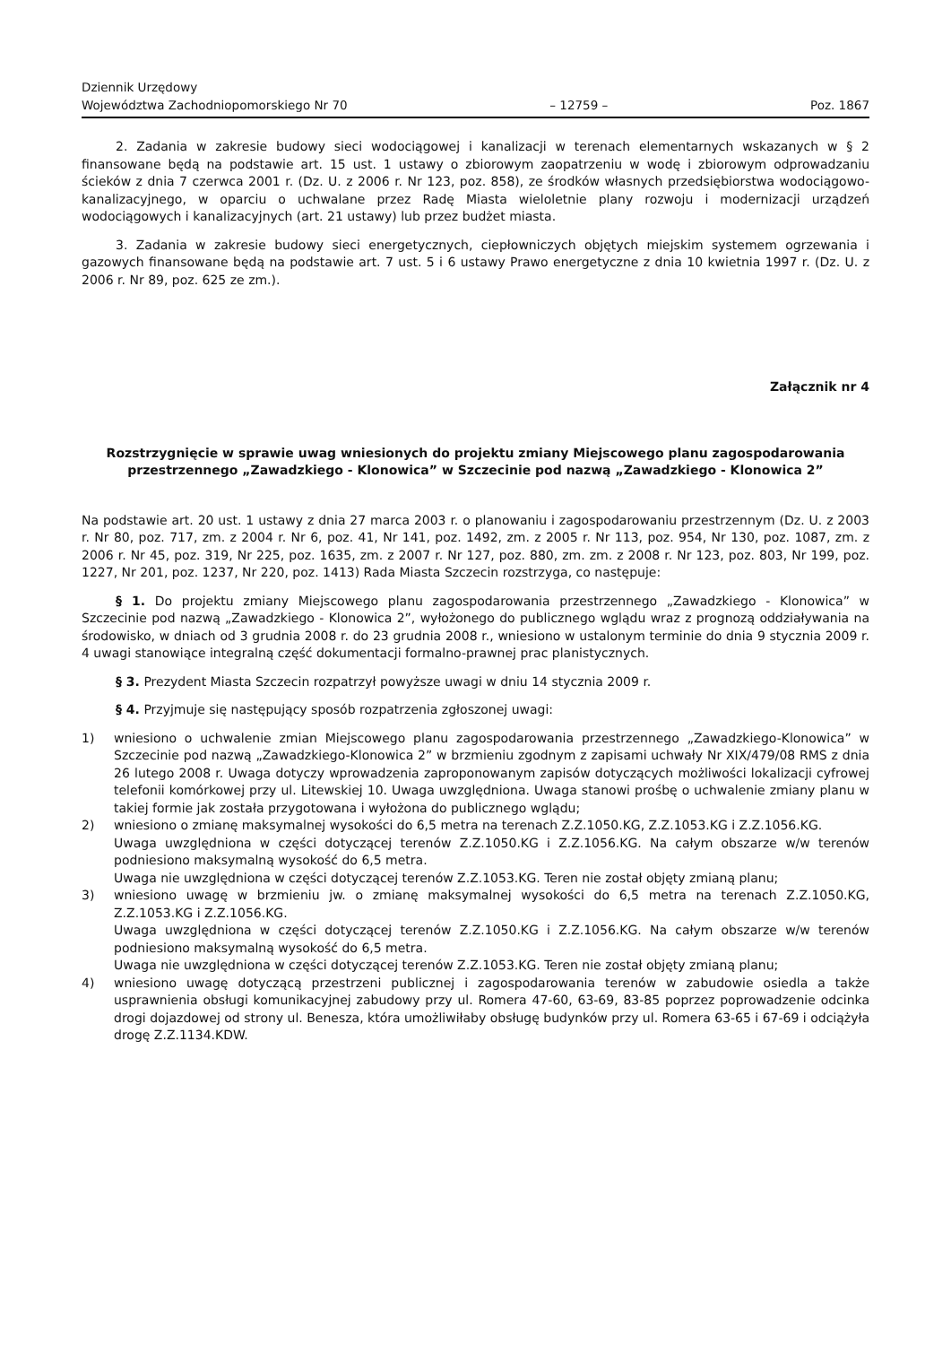Dziennik Urzędowy
Województwa Zachodniopomorskiego Nr 70
– 12759 –
Poz. 1867
2. Zadania w zakresie budowy sieci wodociągowej i kanalizacji w terenach elementarnych wskazanych w § 2 finansowane będą na podstawie art. 15 ust. 1 ustawy o zbiorowym zaopatrzeniu w wodę i zbiorowym odprowadzaniu ścieków z dnia 7 czerwca 2001 r. (Dz. U. z 2006 r. Nr 123, poz. 858), ze środków własnych przedsiębiorstwa wodociągowo-kanalizacyjnego, w oparciu o uchwalane przez Radę Miasta wieloletnie plany rozwoju i modernizacji urządzeń wodociągowych i kanalizacyjnych (art. 21 ustawy) lub przez budżet miasta.
3. Zadania w zakresie budowy sieci energetycznych, ciepłowniczych objętych miejskim systemem ogrzewania i gazowych finansowane będą na podstawie art. 7 ust. 5 i 6 ustawy Prawo energetyczne z dnia 10 kwietnia 1997 r. (Dz. U. z 2006 r. Nr 89, poz. 625 ze zm.).
Załącznik nr 4
Rozstrzygnięcie w sprawie uwag wniesionych do projektu zmiany Miejscowego planu zagospodarowania przestrzennego „Zawadzkiego - Klonowica” w Szczecinie pod nazwą „Zawadzkiego - Klonowica 2”
Na podstawie art. 20 ust. 1 ustawy z dnia 27 marca 2003 r. o planowaniu i zagospodarowaniu przestrzennym (Dz. U. z 2003 r. Nr 80, poz. 717, zm. z 2004 r. Nr 6, poz. 41, Nr 141, poz. 1492, zm. z 2005 r. Nr 113, poz. 954, Nr 130, poz. 1087, zm. z 2006 r. Nr 45, poz. 319, Nr 225, poz. 1635, zm. z 2007 r. Nr 127, poz. 880, zm. zm. z 2008 r. Nr 123, poz. 803, Nr 199, poz. 1227, Nr 201, poz. 1237, Nr 220, poz. 1413) Rada Miasta Szczecin rozstrzyga, co następuje:
§ 1. Do projektu zmiany Miejscowego planu zagospodarowania przestrzennego „Zawadzkiego - Klonowica” w Szczecinie pod nazwą „Zawadzkiego - Klonowica 2”, wyłożonego do publicznego wglądu wraz z prognozą oddziaływania na środowisko, w dniach od 3 grudnia 2008 r. do 23 grudnia 2008 r., wniesiono w ustalonym terminie do dnia 9 stycznia 2009 r. 4 uwagi stanowiące integralną część dokumentacji formalno-prawnej prac planistycznych.
§ 3. Prezydent Miasta Szczecin rozpatrzył powyższe uwagi w dniu 14 stycznia 2009 r.
§ 4. Przyjmuje się następujący sposób rozpatrzenia zgłoszonej uwagi:
1) wniesiono o uchwalenie zmian Miejscowego planu zagospodarowania przestrzennego „Zawadzkiego-Klonowica” w Szczecinie pod nazwą „Zawadzkiego-Klonowica 2” w brzmieniu zgodnym z zapisami uchwały Nr XIX/479/08 RMS z dnia 26 lutego 2008 r. Uwaga dotyczy wprowadzenia zaproponowanym zapisów dotyczących możliwości lokalizacji cyfrowej telefonii komórkowej przy ul. Litewskiej 10. Uwaga uwzględniona. Uwaga stanowi prośbę o uchwalenie zmiany planu w takiej formie jak została przygotowana i wyłożona do publicznego wglądu;
2) wniesiono o zmianę maksymalnej wysokości do 6,5 metra na terenach Z.Z.1050.KG, Z.Z.1053.KG i Z.Z.1056.KG.
Uwaga uwzględniona w części dotyczącej terenów Z.Z.1050.KG i Z.Z.1056.KG. Na całym obszarze w/w terenów podniesiono maksymalną wysokość do 6,5 metra.
Uwaga nie uwzględniona w części dotyczącej terenów Z.Z.1053.KG. Teren nie został objęty zmianą planu;
3) wniesiono uwagę w brzmieniu jw. o zmianę maksymalnej wysokości do 6,5 metra na terenach Z.Z.1050.KG, Z.Z.1053.KG i Z.Z.1056.KG.
Uwaga uwzględniona w części dotyczącej terenów Z.Z.1050.KG i Z.Z.1056.KG. Na całym obszarze w/w terenów podniesiono maksymalną wysokość do 6,5 metra.
Uwaga nie uwzględniona w części dotyczącej terenów Z.Z.1053.KG. Teren nie został objęty zmianą planu;
4) wniesiono uwagę dotyczącą przestrzeni publicznej i zagospodarowania terenów w zabudowie osiedla a także usprawnienia obsługi komunikacyjnej zabudowy przy ul. Romera 47-60, 63-69, 83-85 poprzez poprowadzenie odcinka drogi dojazdowej od strony ul. Benesza, która umożliwiłaby obsługę budynków przy ul. Romera 63-65 i 67-69 i odciążyła drogę Z.Z.1134.KDW.